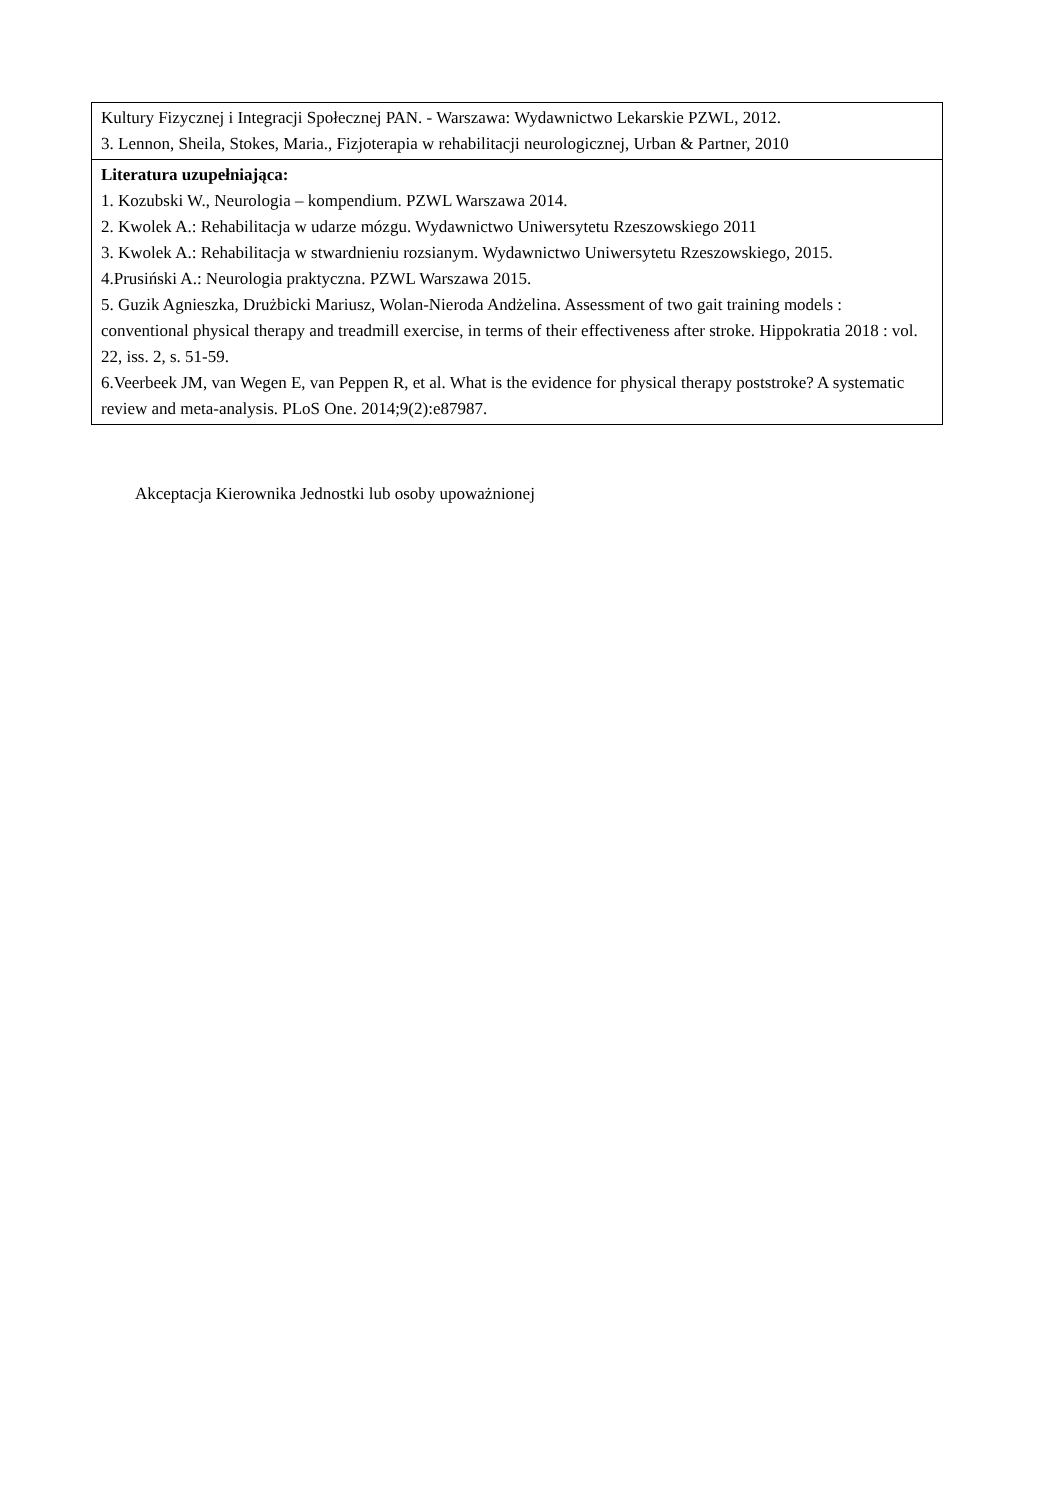| Kultury Fizycznej i Integracji Społecznej PAN. - Warszawa: Wydawnictwo Lekarskie PZWL, 2012. 3. Lennon, Sheila, Stokes, Maria., Fizjoterapia w rehabilitacji neurologicznej, Urban & Partner, 2010 |
| Literatura uzupełniająca: 1. Kozubski W., Neurologia – kompendium. PZWL Warszawa 2014. 2. Kwolek A.: Rehabilitacja w udarze mózgu. Wydawnictwo Uniwersytetu Rzeszowskiego 2011 3. Kwolek A.: Rehabilitacja w stwardnieniu rozsianym. Wydawnictwo Uniwersytetu Rzeszowskiego, 2015. 4.Prusiński A.: Neurologia praktyczna. PZWL Warszawa 2015. 5. Guzik Agnieszka, Drużbicki Mariusz, Wolan-Nieroda Andżelina. Assessment of two gait training models : conventional physical therapy and treadmill exercise, in terms of their effectiveness after stroke. Hippokratia 2018 : vol. 22, iss. 2, s. 51-59. 6.Veerbeek JM, van Wegen E, van Peppen R, et al. What is the evidence for physical therapy poststroke? A systematic review and meta-analysis. PLoS One. 2014;9(2):e87987. |
Akceptacja Kierownika Jednostki lub osoby upoważnionej